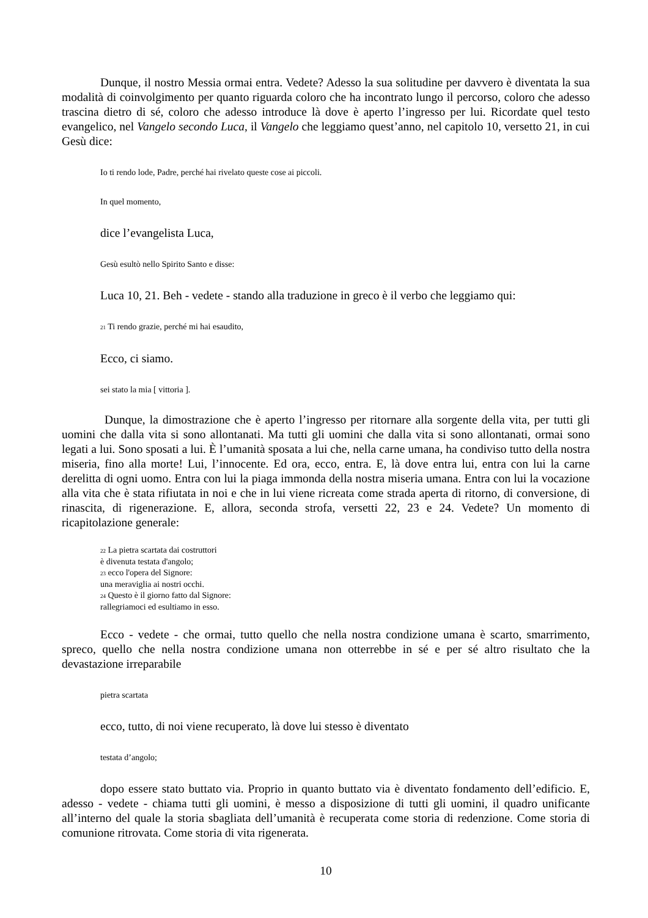Dunque, il nostro Messia ormai entra. Vedete? Adesso la sua solitudine per davvero è diventata la sua modalità di coinvolgimento per quanto riguarda coloro che ha incontrato lungo il percorso, coloro che adesso trascina dietro di sé, coloro che adesso introduce là dove è aperto l’ingresso per lui. Ricordate quel testo evangelico, nel Vangelo secondo Luca, il Vangelo che leggiamo quest’anno, nel capitolo 10, versetto 21, in cui Gesù dice:
Io ti rendo lode, Padre, perché hai rivelato queste cose ai piccoli.
In quel momento,
dice l’evangelista Luca,
Gesù esultò nello Spirito Santo e disse:
Luca 10, 21. Beh - vedete - stando alla traduzione in greco è il verbo che leggiamo qui:
<sup>21</sup> Ti rendo grazie, perché mi hai esaudito,
Ecco, ci siamo.
sei stato la mia [ vittoria ].
Dunque, la dimostrazione che è aperto l’ingresso per ritornare alla sorgente della vita, per tutti gli uomini che dalla vita si sono allontanati. Ma tutti gli uomini che dalla vita si sono allontanati, ormai sono legati a lui. Sono sposati a lui. È l’umanità sposata a lui che, nella carne umana, ha condiviso tutto della nostra miseria, fino alla morte! Lui, l’innocente. Ed ora, ecco, entra. E, là dove entra lui, entra con lui la carne derelitta di ogni uomo. Entra con lui la piaga immonda della nostra miseria umana. Entra con lui la vocazione alla vita che è stata rifiutata in noi e che in lui viene ricreata come strada aperta di ritorno, di conversione, di rinascita, di rigenerazione. E, allora, seconda strofa, versetti 22, 23 e 24. Vedete? Un momento di ricapitolazione generale:
<sup>22</sup> La pietra scartata dai costruttori
è divenuta testata d'angolo;
<sup>23</sup> ecco l'opera del Signore:
una meraviglia ai nostri occhi.
<sup>24</sup> Questo è il giorno fatto dal Signore:
rallegriamoci ed esultiamo in esso.
Ecco - vedete - che ormai, tutto quello che nella nostra condizione umana è scarto, smarrimento, spreco, quello che nella nostra condizione umana non otterrebbe in sé e per sé altro risultato che la devastazione irreparabile
pietra scartata
ecco, tutto, di noi viene recuperato, là dove lui stesso è diventato
testata d’angolo;
dopo essere stato buttato via. Proprio in quanto buttato via è diventato fondamento dell’edificio. E, adesso - vedete - chiama tutti gli uomini, è messo a disposizione di tutti gli uomini, il quadro unificante all’interno del quale la storia sbagliata dell’umanità è recuperata come storia di redenzione. Come storia di comunione ritrovata. Come storia di vita rigenerata.
10